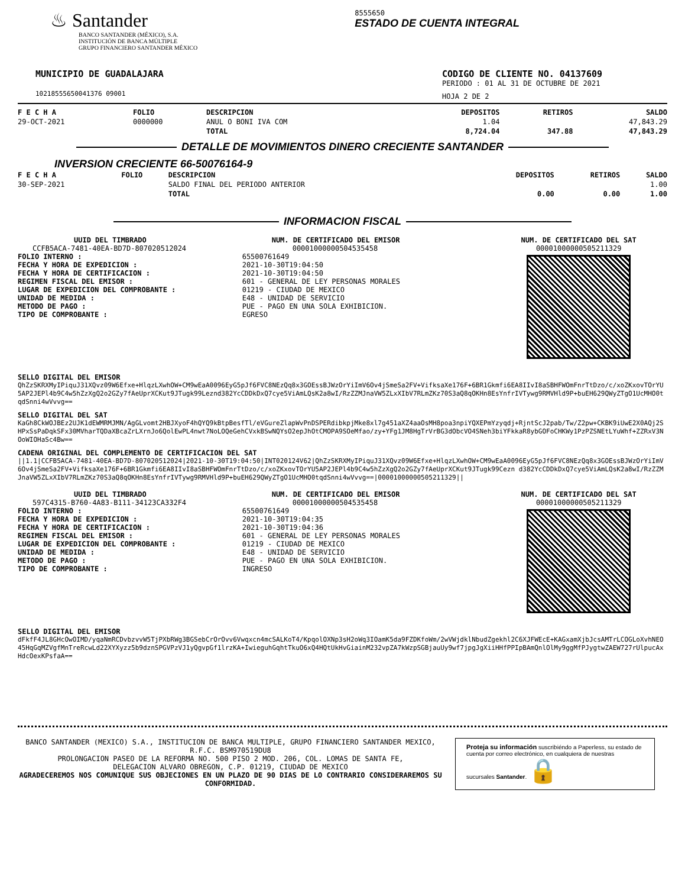♨ Santander
BANCO SANTANDER (MÉXICO), S.A.
INSTITUCIÓN DE BANCA MÚLTIPLE
GRUPO FINANCIERO SANTANDER MÉXICO
8555650
ESTADO DE CUENTA INTEGRAL
MUNICIPIO DE GUADALAJARA
10218555650041376 09001
CODIGO DE CLIENTE NO. 04137609
PERIODO : 01 AL 31 DE OCTUBRE DE 2021
HOJA 2 DE 2
| F E C H A | FOLIO | DESCRIPCION | DEPOSITOS | RETIROS | SALDO |
| --- | --- | --- | --- | --- | --- |
| 29-OCT-2021 | 0000000 | ANUL O BONI IVA COM | 1.04 | | 47,843.29 |
| | | TOTAL | 8,724.04 | 347.88 | 47,843.29 |
DETALLE DE MOVIMIENTOS DINERO CRECIENTE SANTANDER
INVERSION CRECIENTE 66-50076164-9
| F E C H A | FOLIO | DESCRIPCION | DEPOSITOS | RETIROS | SALDO |
| --- | --- | --- | --- | --- | --- |
| 30-SEP-2021 | | SALDO FINAL DEL PERIODO ANTERIOR | | | 1.00 |
| | | TOTAL | 0.00 | 0.00 | 1.00 |
INFORMACION FISCAL
UUID DEL TIMBRADO
CCFB5ACA-7481-40EA-BD7D-807020512024
FOLIO INTERNO :
FECHA Y HORA DE EXPEDICION :
FECHA Y HORA DE CERTIFICACION :
REGIMEN FISCAL DEL EMISOR :
LUGAR DE EXPEDICION DEL COMPROBANTE :
UNIDAD DE MEDIDA :
METODO DE PAGO :
TIPO DE COMPROBANTE :
NUM. DE CERTIFICADO DEL EMISOR
00001000000504535458
65500761649
2021-10-30T19:04:50
2021-10-30T19:04:50
601 - GENERAL DE LEY PERSONAS MORALES
01219 - CIUDAD DE MEXICO
E48 - UNIDAD DE SERVICIO
PUE - PAGO EN UNA SOLA EXHIBICION.
EGRESO
NUM. DE CERTIFICADO DEL SAT
00001000000505211329
SELLO DIGITAL DEL EMISOR
QhZzSKRXMyIPiquJ31XQvz09W6Efxe+HlqzLXwhOW+CM9wEaA0096EyG5pJf6FVC8NEzQq8x3GOEssBJWzOrYiImV6Ov4jSmeSa2FV+VifksaXe176F+6BR1Gkmfi6EA8IIvI8aSBHFWOmFnrTtDzo/c/xoZKxovTOrYU5AP2JEPl4b9C4w5hZzXgQ2o2GZy7fAeUprXCKut9JTugk99Leznd382YcCDDkDxQ7cye5ViAmLQsK2a8wI/RzZZMJnaVW5ZLxXIbV7RLmZKz70S3aQ8qOKHn8EsYnfrIVTywg9RMVHld9P+buEH629QWyZTgO1UcMHO0tqdSnni4wVvvg==
SELLO DIGITAL DEL SAT
KaGh8CkWOJBEz2UJK1dEWMRMJMN/AgGLvomt2HBJXyoF4hQYQ9kBtpBesfTl/eVGureZlapWvPnDSPERdibkpjMke8xl7g451aXZ4aaOsMH8poa3npiYQXEPmYzyqdj+RjntScJ2pab/Tw/Z2pw+CKBK9iUwE2X0AQj2SHPxSsPaDqkSFx30MVharTQDaXBcaZrLXrnJo6QolEwPL4nwt7NoLOQeGehCVxkBSwNQYsO2epJhOtCMOPA9SOeMfao/zy+YFg1JM8HgTrVrBG3dObcVO4SNeh3biYFkkaR8ybGOFoCHKWy1PzPZSNEtLYuWhf+ZZRxV3NOoWIOHaSc4Bw==
CADENA ORIGINAL DEL COMPLEMENTO DE CERTIFICACION DEL SAT
||1.1|CCFB5ACA-7481-40EA-BD7D-807020512024|2021-10-30T19:04:50|INT020124V62|QhZzSKRXMyIPiquJ31XQvz09W6Efxe+HlqzLXwhOW+CM9wEaA0096EyG5pJf6FVC8NEzQq8x3GOEssBJWzOrYiImV6Ov4jSmeSa2FV+VifksaXe176F+6BR1Gkmfi6EA8IIvI8aSBHFWOmFnrTtDzo/c/xoZKxovTOrYU5AP2JEPl4b9C4w5hZzXgQ2o2GZy7fAeUprXCKut9JTugk99Cezn d382YcCDDkDxQ7cye5ViAmLQsK2a8wI/RzZZMJnaVW5ZLxXIbV7RLmZKz70S3aQ8qOKHn8EsYnfrIVTywg9RMVHld9P+buEH629QWyZTgO1UcMHO0tqdSnni4wVvvg==|00001000000505211329||
UUID DEL TIMBRADO
597C4315-B760-4A83-B111-34123CA332F4
FOLIO INTERNO :
FECHA Y HORA DE EXPEDICION :
FECHA Y HORA DE CERTIFICACION :
REGIMEN FISCAL DEL EMISOR :
LUGAR DE EXPEDICION DEL COMPROBANTE :
UNIDAD DE MEDIDA :
METODO DE PAGO :
TIPO DE COMPROBANTE :
NUM. DE CERTIFICADO DEL EMISOR
00001000000504535458
65500761649
2021-10-30T19:04:35
2021-10-30T19:04:36
601 - GENERAL DE LEY PERSONAS MORALES
01219 - CIUDAD DE MEXICO
E48 - UNIDAD DE SERVICIO
PUE - PAGO EN UNA SOLA EXHIBICION.
INGRESO
NUM. DE CERTIFICADO DEL SAT
00001000000505211329
SELLO DIGITAL DEL EMISOR
dFkfF4JL8GHcOwOIMD/yqaNmRCDvbzvvW5TjPXbRWg3BGSebCrOrOvv6Vwqxcn4mcSALKoT4/KpqolOXNp3sH2oWq3IOamK5da9FZDKfoWm/2wVWjdklNbudZgekhl2C6XJFWEcE+KAGxamXjbJcsAMTrLCOGLoXvhNEO45HqGqMZVgfMnTreRcwLd22XYXyzz5b9dznSPGVPzVJ1yQgvpGf1lrzKA+IwieguhGqhtTkuO6xQ4HQtUkHvGiainM232vpZA7kWzpSGBjauUy9wf7jpgJgXiiHHfPPIpBAmQnlOlMy9ggMfPJygtwZAEW727rUlpucAxHdcOexKPsfaA==
BANCO SANTANDER (MEXICO) S.A., INSTITUCION DE BANCA MULTIPLE, GRUPO FINANCIERO SANTANDER MEXICO,
R.F.C. BSM970519DU8
PROLONGACION PASEO DE LA REFORMA NO. 500 PISO 2 MOD. 206, COL. LOMAS DE SANTA FE,
DELEGACION ALVARO OBREGON, C.P. 01219, CIUDAD DE MEXICO
AGRADECEREMOS NOS COMUNIQUE SUS OBJECIONES EN UN PLAZO DE 90 DIAS DE LO CONTRARIO CONSIDERAREMOS SU CONFORMIDAD.
Proteja su información suscribiéndo a Paperless, su estado de cuenta por correo electrónico, en cualquiera de nuestras sucursales Santander. 🔒